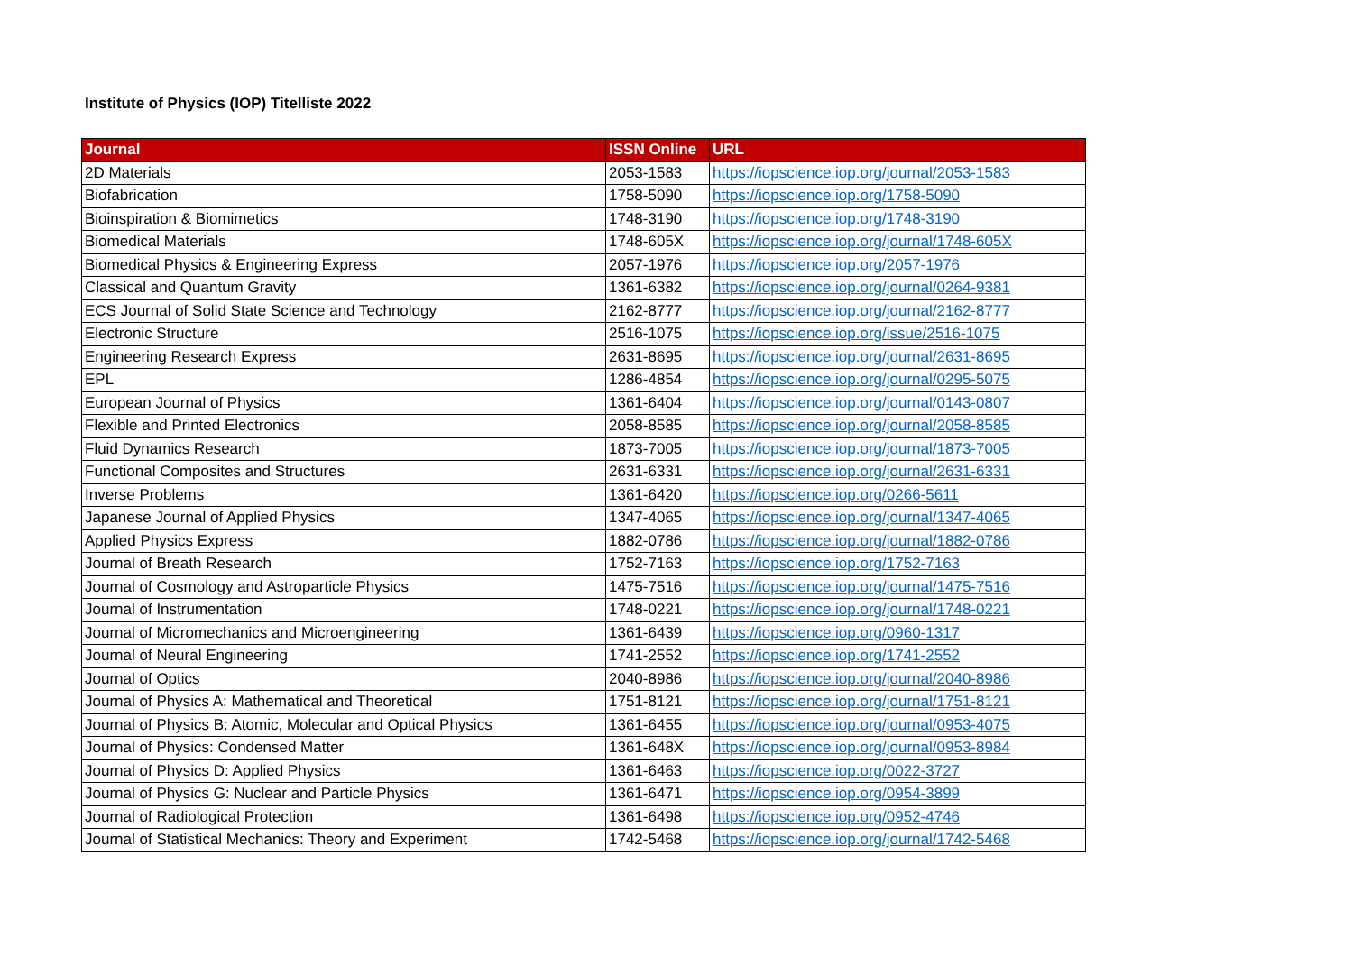Institute of Physics (IOP) Titelliste 2022
| Journal | ISSN Online | URL |
| --- | --- | --- |
| 2D Materials | 2053-1583 | https://iopscience.iop.org/journal/2053-1583 |
| Biofabrication | 1758-5090 | https://iopscience.iop.org/1758-5090 |
| Bioinspiration & Biomimetics | 1748-3190 | https://iopscience.iop.org/1748-3190 |
| Biomedical Materials | 1748-605X | https://iopscience.iop.org/journal/1748-605X |
| Biomedical Physics & Engineering Express | 2057-1976 | https://iopscience.iop.org/2057-1976 |
| Classical and Quantum Gravity | 1361-6382 | https://iopscience.iop.org/journal/0264-9381 |
| ECS Journal of Solid State Science and Technology | 2162-8777 | https://iopscience.iop.org/journal/2162-8777 |
| Electronic Structure | 2516-1075 | https://iopscience.iop.org/issue/2516-1075 |
| Engineering Research Express | 2631-8695 | https://iopscience.iop.org/journal/2631-8695 |
| EPL | 1286-4854 | https://iopscience.iop.org/journal/0295-5075 |
| European Journal of Physics | 1361-6404 | https://iopscience.iop.org/journal/0143-0807 |
| Flexible and Printed Electronics | 2058-8585 | https://iopscience.iop.org/journal/2058-8585 |
| Fluid Dynamics Research | 1873-7005 | https://iopscience.iop.org/journal/1873-7005 |
| Functional Composites and Structures | 2631-6331 | https://iopscience.iop.org/journal/2631-6331 |
| Inverse Problems | 1361-6420 | https://iopscience.iop.org/0266-5611 |
| Japanese Journal of Applied Physics | 1347-4065 | https://iopscience.iop.org/journal/1347-4065 |
| Applied Physics Express | 1882-0786 | https://iopscience.iop.org/journal/1882-0786 |
| Journal of Breath Research | 1752-7163 | https://iopscience.iop.org/1752-7163 |
| Journal of Cosmology and Astroparticle Physics | 1475-7516 | https://iopscience.iop.org/journal/1475-7516 |
| Journal of Instrumentation | 1748-0221 | https://iopscience.iop.org/journal/1748-0221 |
| Journal of Micromechanics and Microengineering | 1361-6439 | https://iopscience.iop.org/0960-1317 |
| Journal of Neural Engineering | 1741-2552 | https://iopscience.iop.org/1741-2552 |
| Journal of Optics | 2040-8986 | https://iopscience.iop.org/journal/2040-8986 |
| Journal of Physics A: Mathematical and Theoretical | 1751-8121 | https://iopscience.iop.org/journal/1751-8121 |
| Journal of Physics B: Atomic, Molecular and Optical Physics | 1361-6455 | https://iopscience.iop.org/journal/0953-4075 |
| Journal of Physics: Condensed Matter | 1361-648X | https://iopscience.iop.org/journal/0953-8984 |
| Journal of Physics D: Applied Physics | 1361-6463 | https://iopscience.iop.org/0022-3727 |
| Journal of Physics G: Nuclear and Particle Physics | 1361-6471 | https://iopscience.iop.org/0954-3899 |
| Journal of Radiological Protection | 1361-6498 | https://iopscience.iop.org/0952-4746 |
| Journal of Statistical Mechanics: Theory and Experiment | 1742-5468 | https://iopscience.iop.org/journal/1742-5468 |